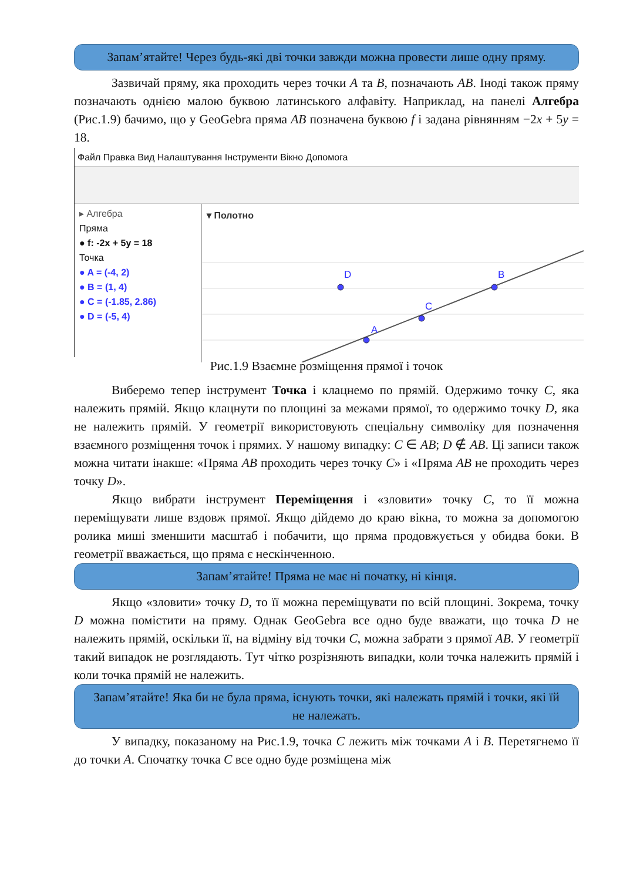Запам’ятайте! Через будь-які дві точки завжди можна провести лише одну пряму.
Зазвичай пряму, яка проходить через точки A та B, позначають AB. Іноді також пряму позначають однією малою буквою латинського алфавіту. Наприклад, на панелі Алгебра (Рис.1.9) бачимо, що у GeoGebra пряма AB позначена буквою f і задана рівнянням −2x + 5y = 18.
Файл Правка Вид Налаштування Інструменти Вікно Допомога
▸ Алгебра
Пряма
● f: -2x + 5y = 18
Точка
● A = (-4, 2)
● B = (1, 4)
● C = (-1.85, 2.86)
● D = (-5, 4)
▾ Полотно
D
A
C
B
Рис.1.9 Взаємне розміщення прямої і точок
Виберемо тепер інструмент Точка і клацнемо по прямій. Одержимо точку C, яка належить прямій. Якщо клацнути по площині за межами прямої, то одержимо точку D, яка не належить прямій. У геометрії використовують спеціальну символіку для позначення взаємного розміщення точок і прямих. У нашому випадку: C ∈ AB; D ∉ AB. Ці записи також можна читати інакше: «Пряма AB проходить через точку C» і «Пряма AB не проходить через точку D».
Якщо вибрати інструмент Переміщення і «зловити» точку C, то її можна переміщувати лише вздовж прямої. Якщо дійдемо до краю вікна, то можна за допомогою ролика миші зменшити масштаб і побачити, що пряма продовжується у обидва боки. В геометрії вважається, що пряма є нескінченною.
Запам’ятайте! Пряма не має ні початку, ні кінця.
Якщо «зловити» точку D, то її можна переміщувати по всій площині. Зокрема, точку D можна помістити на пряму. Однак GeoGebra все одно буде вважати, що точка D не належить прямій, оскільки її, на відміну від точки C, можна забрати з прямої AB. У геометрії такий випадок не розглядають. Тут чітко розрізняють випадки, коли точка належить прямій і коли точка прямій не належить.
Запам’ятайте! Яка би не була пряма, існують точки, які належать прямій і точки, які їй не належать.
У випадку, показаному на Рис.1.9, точка C лежить між точками A і B. Перетягнемо її до точки A. Спочатку точка C все одно буде розміщена між